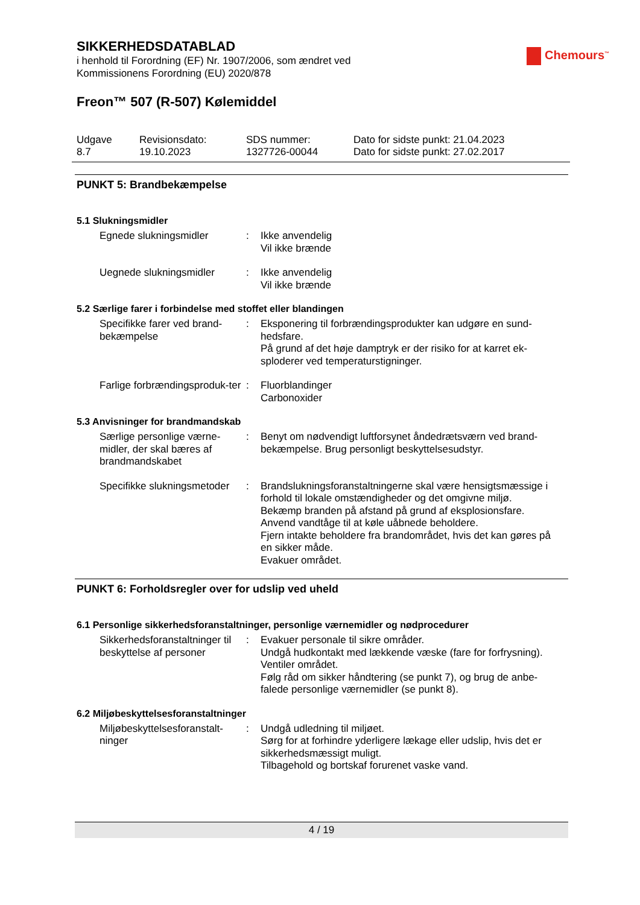Chemours<sup>™</sup>
SIKKERHEDSDATABLAD
i henhold til Forordning (EF) Nr. 1907/2006, som ændret ved
Kommissionens Forordning (EU) 2020/878
Freon™ 507 (R-507) Kølemiddel
Udgave
8.7
Revisionsdato:
19.10.2023
SDS nummer:
1327726-00044
Dato for sidste punkt: 21.04.2023
Dato for sidste punkt: 27.02.2017
PUNKT 5: Brandbekæmpelse
5.1 Slukningsmidler
Egnede slukningsmidler : Ikke anvendelig
Vil ikke brænde
Uegnede slukningsmidler : Ikke anvendelig
Vil ikke brænde
5.2 Særlige farer i forbindelse med stoffet eller blandingen
Specifikke farer ved brand-bekæmpelse
: Eksponering til forbrændingsprodukter kan udgøre en sund-hedsfare.
På grund af det høje damptryk er der risiko for at karret ek-sploderer ved temperaturstigninger.
Farlige forbrændingsproduk-ter
: Fluorblandinger
Carbonoxider
5.3 Anvisninger for brandmandskab
Særlige personlige værne-midler, der skal bæres af brandmandskabet
: Benyt om nødvendigt luftforsynet åndedrætsværn ved brand-bekæmpelse. Brug personligt beskyttelsesudstyr.
Specifikke slukningsmetoder
: Brandslukningsforanstaltningerne skal være hensigtsmæssige i forhold til lokale omstændigheder og det omgivne miljø.
Bekæmp branden på afstand på grund af eksplosionsfare.
Anvend vandtåge til at køle uåbnede beholdere.
Fjern intakte beholdere fra brandområdet, hvis det kan gøres på en sikker måde.
Evakuer området.
PUNKT 6: Forholdsregler over for udslip ved uheld
6.1 Personlige sikkerhedsforanstaltninger, personlige værnemidler og nødprocedurer
Sikkerhedsforanstaltninger til beskyttelse af personer
: Evakuer personale til sikre områder.
Undgå hudkontakt med lækkende væske (fare for forfrysning).
Ventiler området.
Følg råd om sikker håndtering (se punkt 7), og brug de anbe-falede personlige værnemidler (se punkt 8).
6.2 Miljøbeskyttelsesforanstaltninger
Miljøbeskyttelsesforanstalt-ninger
: Undgå udledning til miljøet.
Sørg for at forhindre yderligere lækage eller udslip, hvis det er sikkerhedsmæssigt muligt.
Tilbagehold og bortskaf forurenet vaske vand.
4 / 19